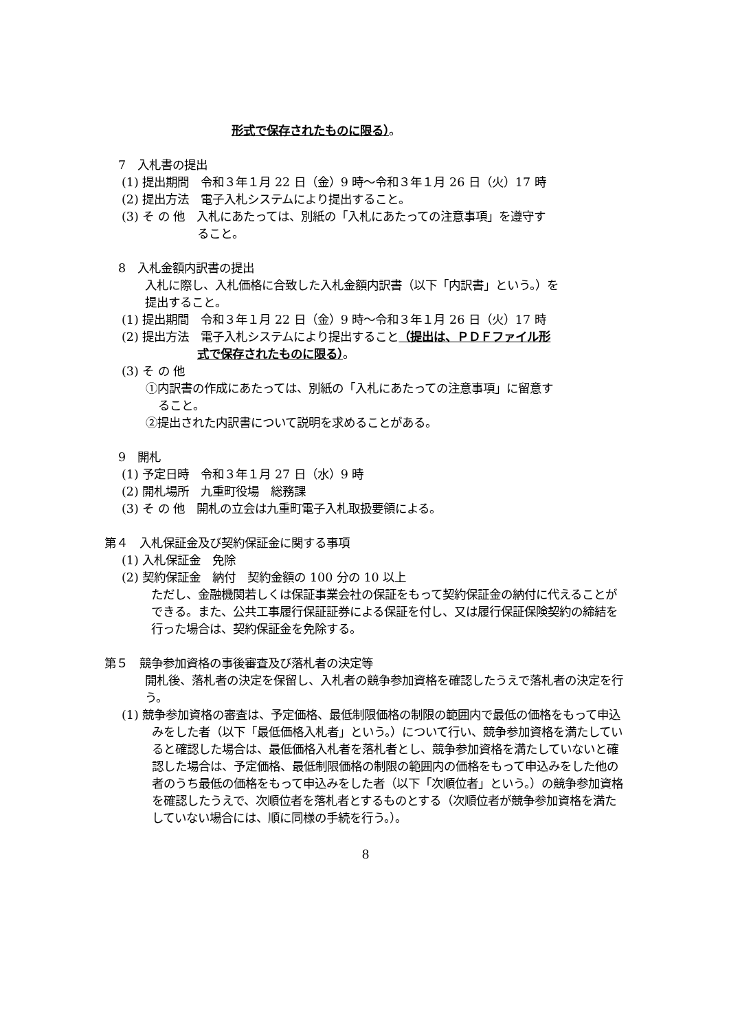形式で保存されたものに限る）。
7　入札書の提出
(1) 提出期間　令和３年１月 22 日（金）9 時～令和３年１月 26 日（火）17 時
(2) 提出方法　電子入札システムにより提出すること。
(3) そ の 他　入札にあたっては、別紙の「入札にあたっての注意事項」を遵守す
ること。
8　入札金額内訳書の提出
入札に際し、入札価格に合致した入札金額内訳書（以下「内訳書」という。）を
提出すること。
(1) 提出期間　令和３年１月 22 日（金）9 時～令和３年１月 26 日（火）17 時
(2) 提出方法　電子入札システムにより提出すること（提出は、ＰＤＦファイル形
式で保存されたものに限る）。
(3) そ の 他
①内訳書の作成にあたっては、別紙の「入札にあたっての注意事項」に留意す
ること。
②提出された内訳書について説明を求めることがある。
9　開札
(1) 予定日時　令和３年１月 27 日（水）9 時
(2) 開札場所　九重町役場　総務課
(3) そ の 他　開札の立会は九重町電子入札取扱要領による。
第４　入札保証金及び契約保証金に関する事項
(1) 入札保証金　免除
(2) 契約保証金　納付　契約金額の 100 分の 10 以上
ただし、金融機関若しくは保証事業会社の保証をもって契約保証金の納付に代えることができる。また、公共工事履行保証証券による保証を付し、又は履行保証保険契約の締結を行った場合は、契約保証金を免除する。
第５　競争参加資格の事後審査及び落札者の決定等
開札後、落札者の決定を保留し、入札者の競争参加資格を確認したうえで落札者の決定を行う。
(1) 競争参加資格の審査は、予定価格、最低制限価格の制限の範囲内で最低の価格をもって申込みをした者（以下「最低価格入札者」という。）について行い、競争参加資格を満たしていると確認した場合は、最低価格入札者を落札者とし、競争参加資格を満たしていないと確認した場合は、予定価格、最低制限価格の制限の範囲内の価格をもって申込みをした他の者のうち最低の価格をもって申込みをした者（以下「次順位者」という。）の競争参加資格を確認したうえで、次順位者を落札者とするものとする（次順位者が競争参加資格を満たしていない場合には、順に同様の手続を行う。）。
8